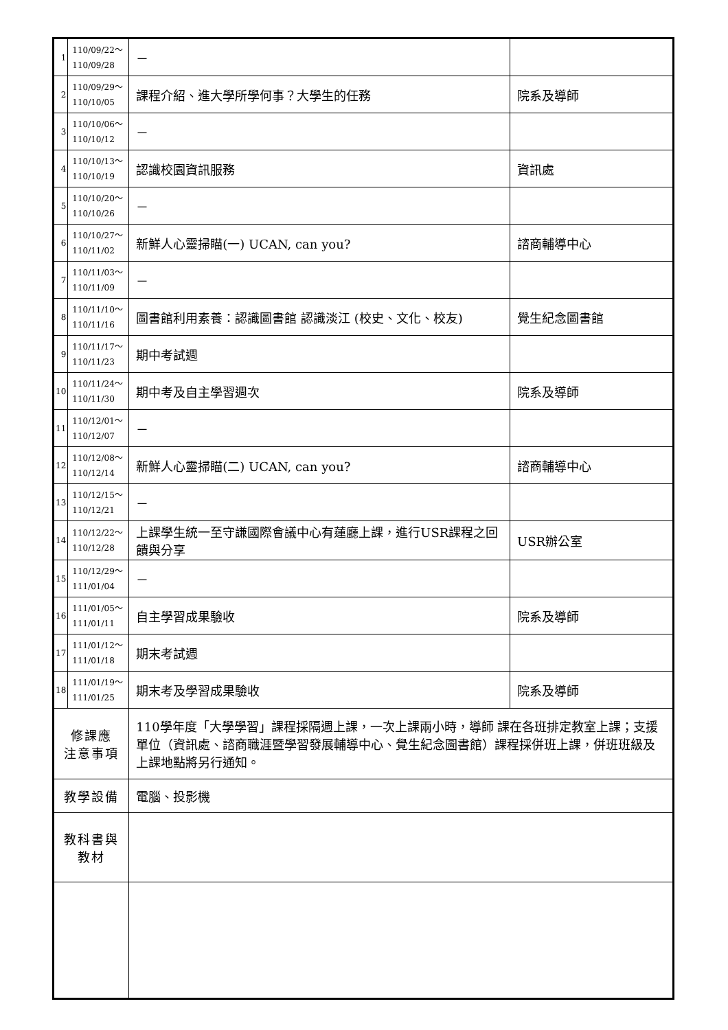| 1 | 110/09/22～ 110/09/28 | － | |
| 2 | 110/09/29～ 110/10/05 | 課程介紹、進大學所學何事？大學生的任務 | 院系及導師 |
| 3 | 110/10/06～ 110/10/12 | － | |
| 4 | 110/10/13～ 110/10/19 | 認識校園資訊服務 | 資訊處 |
| 5 | 110/10/20～ 110/10/26 | － | |
| 6 | 110/10/27～ 110/11/02 | 新鮮人心靈掃瞄(一) UCAN, can you? | 諮商輔導中心 |
| 7 | 110/11/03～ 110/11/09 | － | |
| 8 | 110/11/10～ 110/11/16 | 圖書館利用素養：認識圖書館 認識淡江 (校史、文化、校友) | 覺生紀念圖書館 |
| 9 | 110/11/17～ 110/11/23 | 期中考試週 | |
| 10 | 110/11/24～ 110/11/30 | 期中考及自主學習週次 | 院系及導師 |
| 11 | 110/12/01～ 110/12/07 | － | |
| 12 | 110/12/08～ 110/12/14 | 新鮮人心靈掃瞄(二) UCAN, can you? | 諮商輔導中心 |
| 13 | 110/12/15～ 110/12/21 | － | |
| 14 | 110/12/22～ 110/12/28 | 上課學生統一至守謙國際會議中心有蓮廳上課，進行USR課程之回饋與分享 | USR辦公室 |
| 15 | 110/12/29～ 111/01/04 | － | |
| 16 | 111/01/05～ 111/01/11 | 自主學習成果驗收 | 院系及導師 |
| 17 | 111/01/12～ 111/01/18 | 期末考試週 | |
| 18 | 111/01/19～ 111/01/25 | 期末考及學習成果驗收 | 院系及導師 |
| 修課應 注意事項 | | 110學年度「大學學習」課程採隔週上課，一次上課兩小時，導師 課在各班排定教室上課；支援單位（資訊處、諮商職涯暨學習發展輔導中心、覺生紀念圖書館）課程採併班上課，併班班級及上課地點將另行通知。 | |
| 教學設備 | | 電腦、投影機 | |
| 教科書與 教材 | | | |